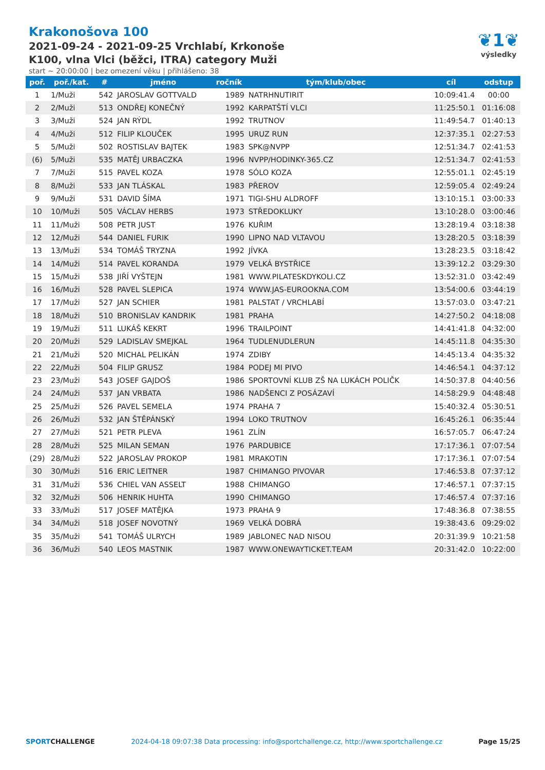Krakonošova 100
2021-09-24 - 2021-09-25 Vrchlabí, Krkonoše
K100, vlna Vlci (běžci, ITRA) category Muži
start ~ 20:00:00 | bez omezení věku | přihlášeno: 38
❦1❦
výsledky
| poř. | poř./kat. | # | jméno | ročník | tým/klub/obec | cíl | odstup |
| --- | --- | --- | --- | --- | --- | --- | --- |
| 1 | 1/Muži | 542 | JAROSLAV GOTTVALD | 1989 | NATRHNUTIRIT | 10:09:41.4 | 00:00 |
| 2 | 2/Muži | 513 | ONDŘEJ KONEČNÝ | 1992 | KARPATŠTÍ VLCI | 11:25:50.1 | 01:16:08 |
| 3 | 3/Muži | 524 | JAN RÝDL | 1992 | TRUTNOV | 11:49:54.7 | 01:40:13 |
| 4 | 4/Muži | 512 | FILIP KLOUČEK | 1995 | URUZ RUN | 12:37:35.1 | 02:27:53 |
| 5 | 5/Muži | 502 | ROSTISLAV BAJTEK | 1983 | SPK@NVPP | 12:51:34.7 | 02:41:53 |
| (6) | 5/Muži | 535 | MATĚJ URBACZKA | 1996 | NVPP/HODINKY-365.CZ | 12:51:34.7 | 02:41:53 |
| 7 | 7/Muži | 515 | PAVEL KOZA | 1978 | SÓLO KOZA | 12:55:01.1 | 02:45:19 |
| 8 | 8/Muži | 533 | JAN TLÁSKAL | 1983 | PŘEROV | 12:59:05.4 | 02:49:24 |
| 9 | 9/Muži | 531 | DAVID ŠÍMA | 1971 | TIGI-SHU ALDROFF | 13:10:15.1 | 03:00:33 |
| 10 | 10/Muži | 505 | VÁCLAV HERBS | 1973 | STŘEDOKLUKY | 13:10:28.0 | 03:00:46 |
| 11 | 11/Muži | 508 | PETR JUST | 1976 | KUŘIM | 13:28:19.4 | 03:18:38 |
| 12 | 12/Muži | 544 | DANIEL FURIK | 1990 | LIPNO NAD VLTAVOU | 13:28:20.5 | 03:18:39 |
| 13 | 13/Muži | 534 | TOMÁŠ TRYZNA | 1992 | JÍVKA | 13:28:23.5 | 03:18:42 |
| 14 | 14/Muži | 514 | PAVEL KORANDA | 1979 | VELKÁ BYSTŘICE | 13:39:12.2 | 03:29:30 |
| 15 | 15/Muži | 538 | JIŘÍ VYŠTEJN | 1981 | WWW.PILATESKDYKOLI.CZ | 13:52:31.0 | 03:42:49 |
| 16 | 16/Muži | 528 | PAVEL SLEPICA | 1974 | WWW.JAS-EUROOKNA.COM | 13:54:00.6 | 03:44:19 |
| 17 | 17/Muži | 527 | JAN SCHIER | 1981 | PALSTAT / VRCHLABÍ | 13:57:03.0 | 03:47:21 |
| 18 | 18/Muži | 510 | BRONISLAV KANDRIK | 1981 | PRAHA | 14:27:50.2 | 04:18:08 |
| 19 | 19/Muži | 511 | LUKÁŠ KEKRT | 1996 | TRAILPOINT | 14:41:41.8 | 04:32:00 |
| 20 | 20/Muži | 529 | LADISLAV SMEJKAL | 1964 | TUDLENUDLERUN | 14:45:11.8 | 04:35:30 |
| 21 | 21/Muži | 520 | MICHAL PELIKÁN | 1974 | ZDIBY | 14:45:13.4 | 04:35:32 |
| 22 | 22/Muži | 504 | FILIP GRUSZ | 1984 | PODEJ MI PIVO | 14:46:54.1 | 04:37:12 |
| 23 | 23/Muži | 543 | JOSEF GAJDOŠ | 1986 | SPORTOVNÍ KLUB ZŠ NA LUKÁCH POLIČK | 14:50:37.8 | 04:40:56 |
| 24 | 24/Muži | 537 | JAN VRBATA | 1986 | NADŠENCI Z POSÁZAVÍ | 14:58:29.9 | 04:48:48 |
| 25 | 25/Muži | 526 | PAVEL SEMELA | 1974 | PRAHA 7 | 15:40:32.4 | 05:30:51 |
| 26 | 26/Muži | 532 | JAN ŠTĚPÁNSKÝ | 1994 | LOKO TRUTNOV | 16:45:26.1 | 06:35:44 |
| 27 | 27/Muži | 521 | PETR PLEVA | 1961 | ZLÍN | 16:57:05.7 | 06:47:24 |
| 28 | 28/Muži | 525 | MILAN SEMAN | 1976 | PARDUBICE | 17:17:36.1 | 07:07:54 |
| (29) | 28/Muži | 522 | JAROSLAV PROKOP | 1981 | MRAKOTIN | 17:17:36.1 | 07:07:54 |
| 30 | 30/Muži | 516 | ERIC LEITNER | 1987 | CHIMANGO PIVOVAR | 17:46:53.8 | 07:37:12 |
| 31 | 31/Muži | 536 | CHIEL VAN ASSELT | 1988 | CHIMANGO | 17:46:57.1 | 07:37:15 |
| 32 | 32/Muži | 506 | HENRIK HUHTA | 1990 | CHIMANGO | 17:46:57.4 | 07:37:16 |
| 33 | 33/Muži | 517 | JOSEF MATĚJKA | 1973 | PRAHA 9 | 17:48:36.8 | 07:38:55 |
| 34 | 34/Muži | 518 | JOSEF NOVOTNÝ | 1969 | VELKÁ DOBRÁ | 19:38:43.6 | 09:29:02 |
| 35 | 35/Muži | 541 | TOMÁŠ ULRYCH | 1989 | JABLONEC NAD NISOU | 20:31:39.9 | 10:21:58 |
| 36 | 36/Muži | 540 | LEOS MASTNIK | 1987 | WWW.ONEWAYTICKET.TEAM | 20:31:42.0 | 10:22:00 |
SPORTCHALLENGE 2024-04-18 09:07:38 Data processing: info@sportchallenge.cz, http://www.sportchallenge.cz Page 15/25